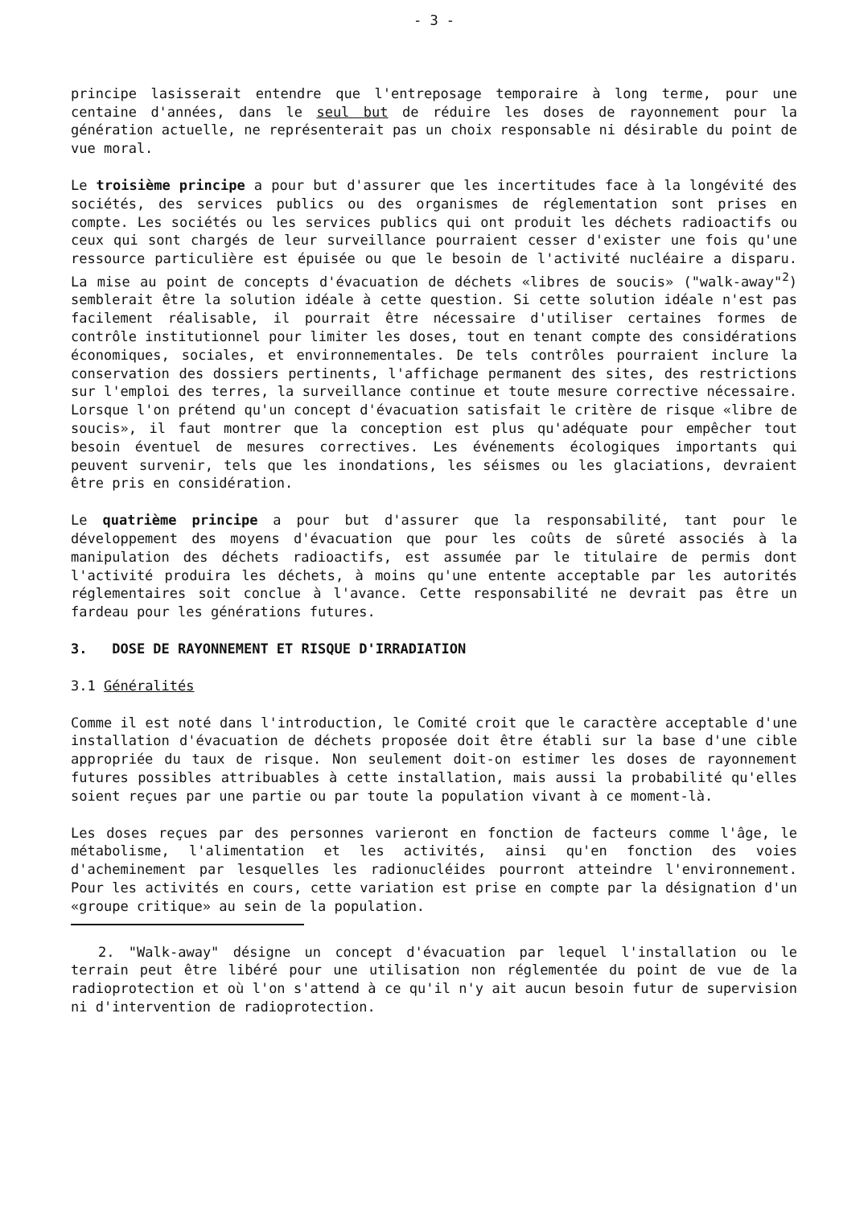- 3 -
principe lasisserait entendre que l'entreposage temporaire à long terme, pour une centaine d'années, dans le seul but de réduire les doses de rayonnement pour la génération actuelle, ne représenterait pas un choix responsable ni désirable du point de vue moral.
Le troisième principe a pour but d'assurer que les incertitudes face à la longévité des sociétés, des services publics ou des organismes de réglementation sont prises en compte. Les sociétés ou les services publics qui ont produit les déchets radioactifs ou ceux qui sont chargés de leur surveillance pourraient cesser d'exister une fois qu'une ressource particulière est épuisée ou que le besoin de l'activité nucléaire a disparu. La mise au point de concepts d'évacuation de déchets «libres de soucis» ("walk-away"<sup>2</sup>) semblerait être la solution idéale à cette question. Si cette solution idéale n'est pas facilement réalisable, il pourrait être nécessaire d'utiliser certaines formes de contrôle institutionnel pour limiter les doses, tout en tenant compte des considérations économiques, sociales, et environnementales. De tels contrôles pourraient inclure la conservation des dossiers pertinents, l'affichage permanent des sites, des restrictions sur l'emploi des terres, la surveillance continue et toute mesure corrective nécessaire. Lorsque l'on prétend qu'un concept d'évacuation satisfait le critère de risque «libre de soucis», il faut montrer que la conception est plus qu'adéquate pour empêcher tout besoin éventuel de mesures correctives. Les événements écologiques importants qui peuvent survenir, tels que les inondations, les séismes ou les glaciations, devraient être pris en considération.
Le quatrième principe a pour but d'assurer que la responsabilité, tant pour le développement des moyens d'évacuation que pour les coûts de sûreté associés à la manipulation des déchets radioactifs, est assumée par le titulaire de permis dont l'activité produira les déchets, à moins qu'une entente acceptable par les autorités réglementaires soit conclue à l'avance. Cette responsabilité ne devrait pas être un fardeau pour les générations futures.
3. DOSE DE RAYONNEMENT ET RISQUE D'IRRADIATION
3.1 Généralités
Comme il est noté dans l'introduction, le Comité croit que le caractère acceptable d'une installation d'évacuation de déchets proposée doit être établi sur la base d'une cible appropriée du taux de risque. Non seulement doit-on estimer les doses de rayonnement futures possibles attribuables à cette installation, mais aussi la probabilité qu'elles soient reçues par une partie ou par toute la population vivant à ce moment-là.
Les doses reçues par des personnes varieront en fonction de facteurs comme l'âge, le métabolisme, l'alimentation et les activités, ainsi qu'en fonction des voies d'acheminement par lesquelles les radionucléides pourront atteindre l'environnement. Pour les activités en cours, cette variation est prise en compte par la désignation d'un «groupe critique» au sein de la population.
2. "Walk-away" désigne un concept d'évacuation par lequel l'installation ou le terrain peut être libéré pour une utilisation non réglementée du point de vue de la radioprotection et où l'on s'attend à ce qu'il n'y ait aucun besoin futur de supervision ni d'intervention de radioprotection.